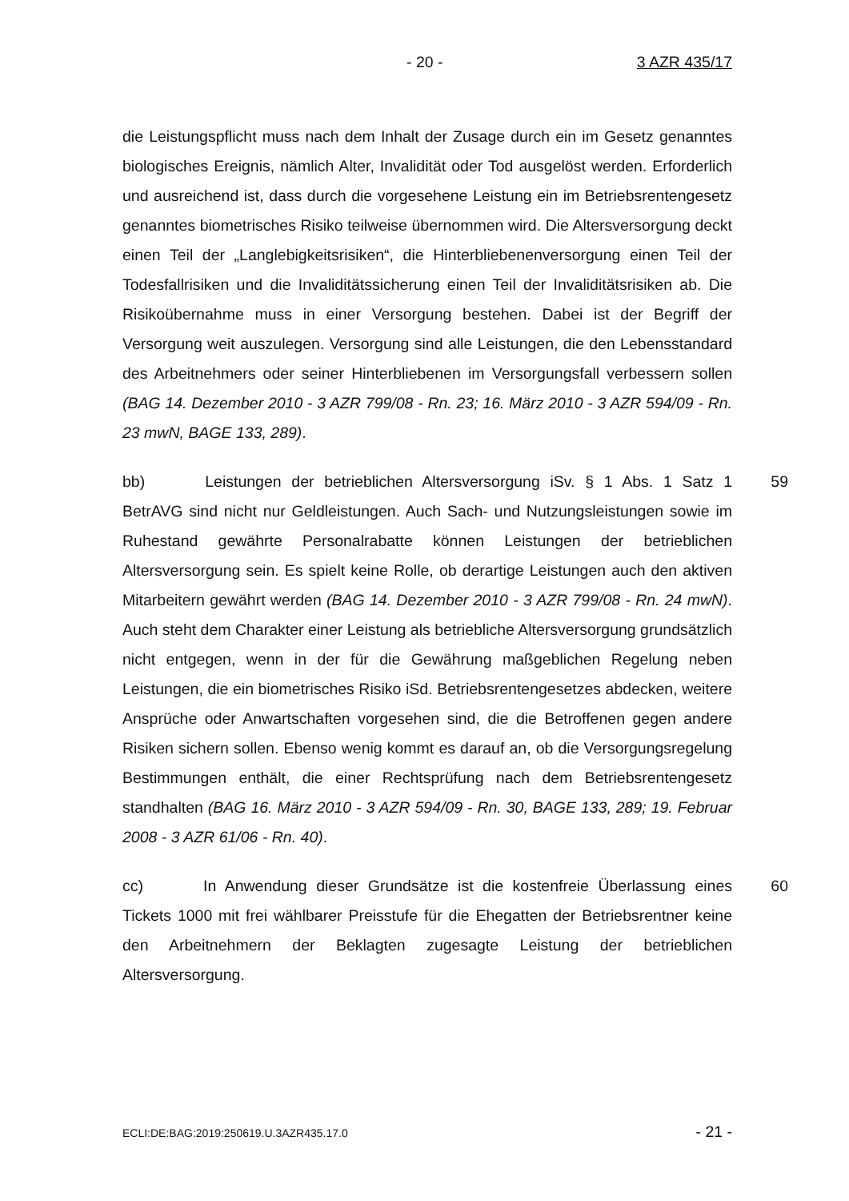- 20 - 3 AZR 435/17
die Leistungspflicht muss nach dem Inhalt der Zusage durch ein im Gesetz genanntes biologisches Ereignis, nämlich Alter, Invalidität oder Tod ausgelöst werden. Erforderlich und ausreichend ist, dass durch die vorgesehene Leistung ein im Betriebsrentengesetz genanntes biometrisches Risiko teilweise übernommen wird. Die Altersversorgung deckt einen Teil der „Langlebigkeitsrisiken“, die Hinterbliebenenversorgung einen Teil der Todesfallrisiken und die Invaliditätssicherung einen Teil der Invaliditätsrisiken ab. Die Risikoübernahme muss in einer Versorgung bestehen. Dabei ist der Begriff der Versorgung weit auszulegen. Versorgung sind alle Leistungen, die den Lebensstandard des Arbeitnehmers oder seiner Hinterbliebenen im Versorgungsfall verbessern sollen (BAG 14. Dezember 2010 - 3 AZR 799/08 - Rn. 23; 16. März 2010 - 3 AZR 594/09 - Rn. 23 mwN, BAGE 133, 289).
59 bb) Leistungen der betrieblichen Altersversorgung iSv. § 1 Abs. 1 Satz 1 BetrAVG sind nicht nur Geldleistungen. Auch Sach- und Nutzungsleistungen sowie im Ruhestand gewährte Personalrabatte können Leistungen der betrieblichen Altersversorgung sein. Es spielt keine Rolle, ob derartige Leistungen auch den aktiven Mitarbeitern gewährt werden (BAG 14. Dezember 2010 - 3 AZR 799/08 - Rn. 24 mwN). Auch steht dem Charakter einer Leistung als betriebliche Altersversorgung grundsätzlich nicht entgegen, wenn in der für die Gewährung maßgeblichen Regelung neben Leistungen, die ein biometrisches Risiko iSd. Betriebsrentengesetzes abdecken, weitere Ansprüche oder Anwartschaften vorgesehen sind, die die Betroffenen gegen andere Risiken sichern sollen. Ebenso wenig kommt es darauf an, ob die Versorgungsregelung Bestimmungen enthält, die einer Rechtsprüfung nach dem Betriebsrentengesetz standhalten (BAG 16. März 2010 - 3 AZR 594/09 - Rn. 30, BAGE 133, 289; 19. Februar 2008 - 3 AZR 61/06 - Rn. 40).
60 cc) In Anwendung dieser Grundsätze ist die kostenfreie Überlassung eines Tickets 1000 mit frei wählbarer Preisstufe für die Ehegatten der Betriebsrentner keine den Arbeitnehmern der Beklagten zugesagte Leistung der betrieblichen Altersversorgung.
ECLI:DE:BAG:2019:250619.U.3AZR435.17.0 - 21 -